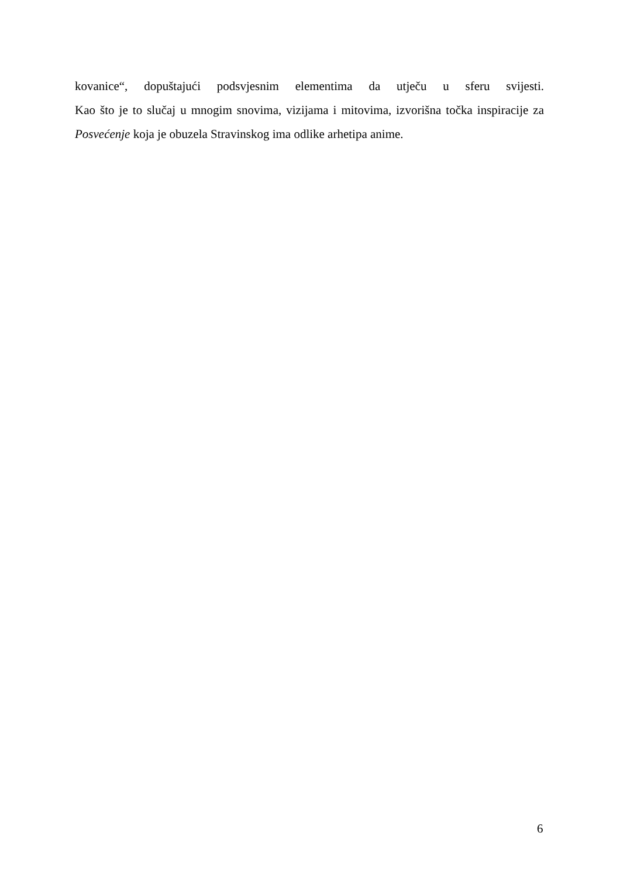kovanice“, dopuštajući podsvjesnim elementima da utječu u sferu svijesti.
Kao što je to slučaj u mnogim snovima, vizijama i mitovima, izvorišna točka inspiracije za Posvećenje koja je obuzela Stravinskog ima odlike arhetipa anime.
6